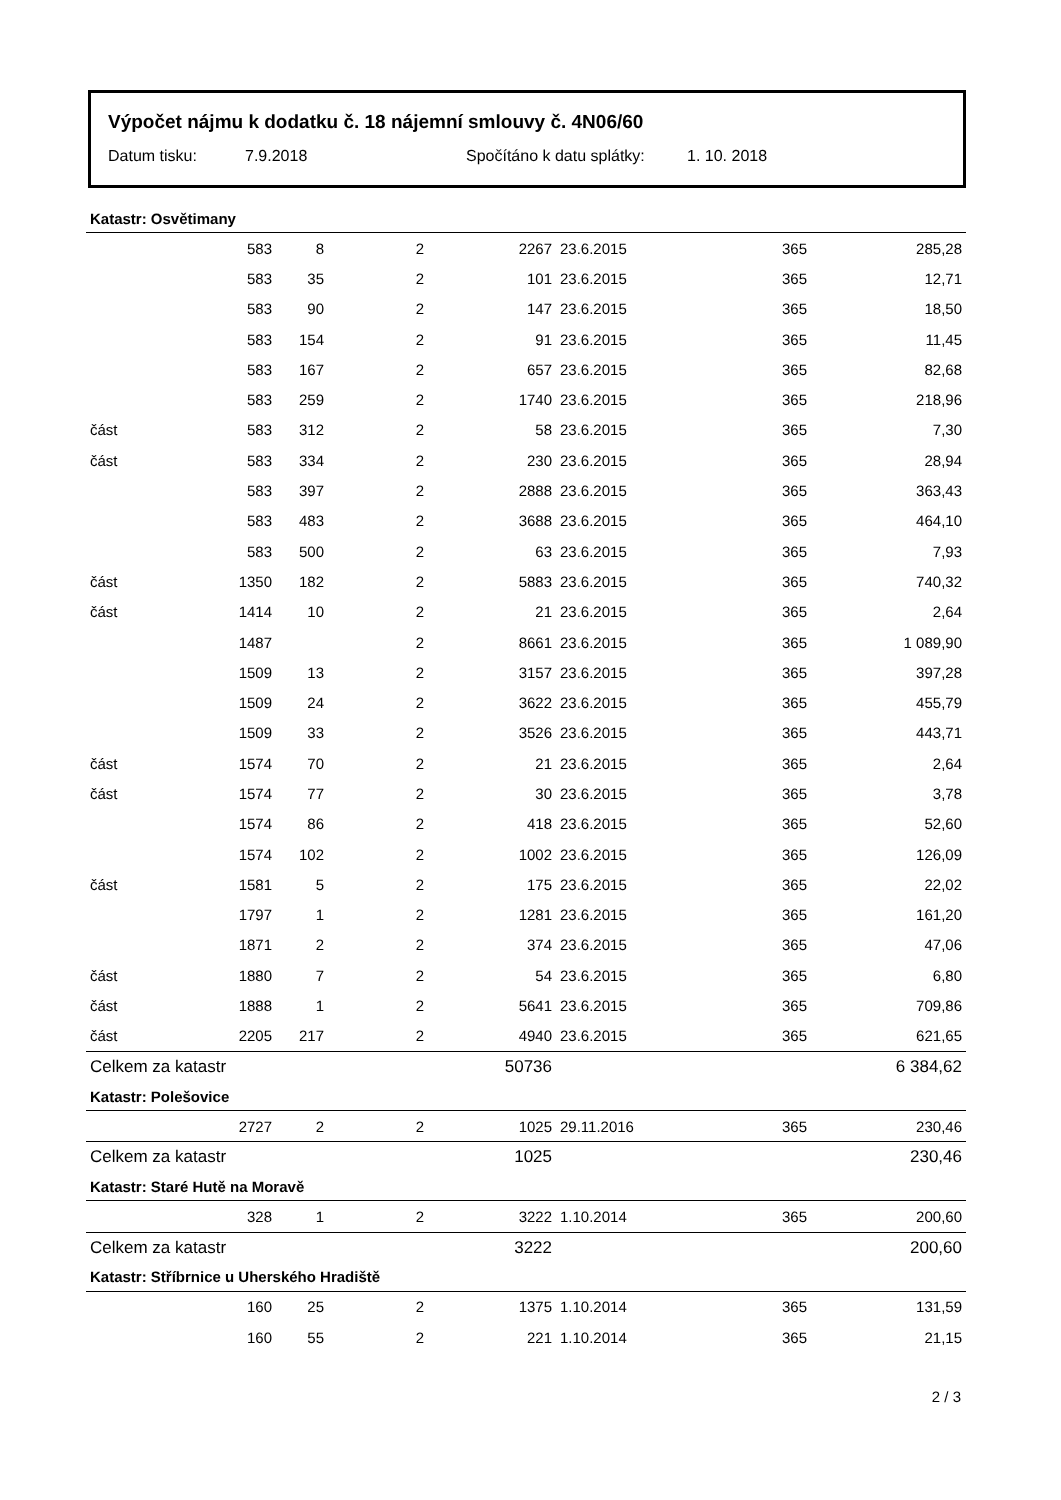Výpočet nájmu k dodatku č. 18 nájemní smlouvy č. 4N06/60
Datum tisku: 7.9.2018 Spočítáno k datu splátky: 1. 10. 2018
| Katastr: Osvětimany | | | | | | | |
| | 583 | 8 | 2 | 2267 | 23.6.2015 | 365 | 285,28 |
| | 583 | 35 | 2 | 101 | 23.6.2015 | 365 | 12,71 |
| | 583 | 90 | 2 | 147 | 23.6.2015 | 365 | 18,50 |
| | 583 | 154 | 2 | 91 | 23.6.2015 | 365 | 11,45 |
| | 583 | 167 | 2 | 657 | 23.6.2015 | 365 | 82,68 |
| | 583 | 259 | 2 | 1740 | 23.6.2015 | 365 | 218,96 |
| část | 583 | 312 | 2 | 58 | 23.6.2015 | 365 | 7,30 |
| část | 583 | 334 | 2 | 230 | 23.6.2015 | 365 | 28,94 |
| | 583 | 397 | 2 | 2888 | 23.6.2015 | 365 | 363,43 |
| | 583 | 483 | 2 | 3688 | 23.6.2015 | 365 | 464,10 |
| | 583 | 500 | 2 | 63 | 23.6.2015 | 365 | 7,93 |
| část | 1350 | 182 | 2 | 5883 | 23.6.2015 | 365 | 740,32 |
| část | 1414 | 10 | 2 | 21 | 23.6.2015 | 365 | 2,64 |
| | 1487 | | 2 | 8661 | 23.6.2015 | 365 | 1 089,90 |
| | 1509 | 13 | 2 | 3157 | 23.6.2015 | 365 | 397,28 |
| | 1509 | 24 | 2 | 3622 | 23.6.2015 | 365 | 455,79 |
| | 1509 | 33 | 2 | 3526 | 23.6.2015 | 365 | 443,71 |
| část | 1574 | 70 | 2 | 21 | 23.6.2015 | 365 | 2,64 |
| část | 1574 | 77 | 2 | 30 | 23.6.2015 | 365 | 3,78 |
| | 1574 | 86 | 2 | 418 | 23.6.2015 | 365 | 52,60 |
| | 1574 | 102 | 2 | 1002 | 23.6.2015 | 365 | 126,09 |
| část | 1581 | 5 | 2 | 175 | 23.6.2015 | 365 | 22,02 |
| | 1797 | 1 | 2 | 1281 | 23.6.2015 | 365 | 161,20 |
| | 1871 | 2 | 2 | 374 | 23.6.2015 | 365 | 47,06 |
| část | 1880 | 7 | 2 | 54 | 23.6.2015 | 365 | 6,80 |
| část | 1888 | 1 | 2 | 5641 | 23.6.2015 | 365 | 709,86 |
| část | 2205 | 217 | 2 | 4940 | 23.6.2015 | 365 | 621,65 |
| Celkem za katastr | | | | 50736 | | | 6 384,62 |
| Katastr: Polešovice | | | | | | | |
| | 2727 | 2 | 2 | 1025 | 29.11.2016 | 365 | 230,46 |
| Celkem za katastr | | | | 1025 | | | 230,46 |
| Katastr: Staré Hutě na Moravě | | | | | | | |
| | 328 | 1 | 2 | 3222 | 1.10.2014 | 365 | 200,60 |
| Celkem za katastr | | | | 3222 | | | 200,60 |
| Katastr: Stříbrnice u Uherského Hradiště | | | | | | | |
| | 160 | 25 | 2 | 1375 | 1.10.2014 | 365 | 131,59 |
| | 160 | 55 | 2 | 221 | 1.10.2014 | 365 | 21,15 |
2 / 3